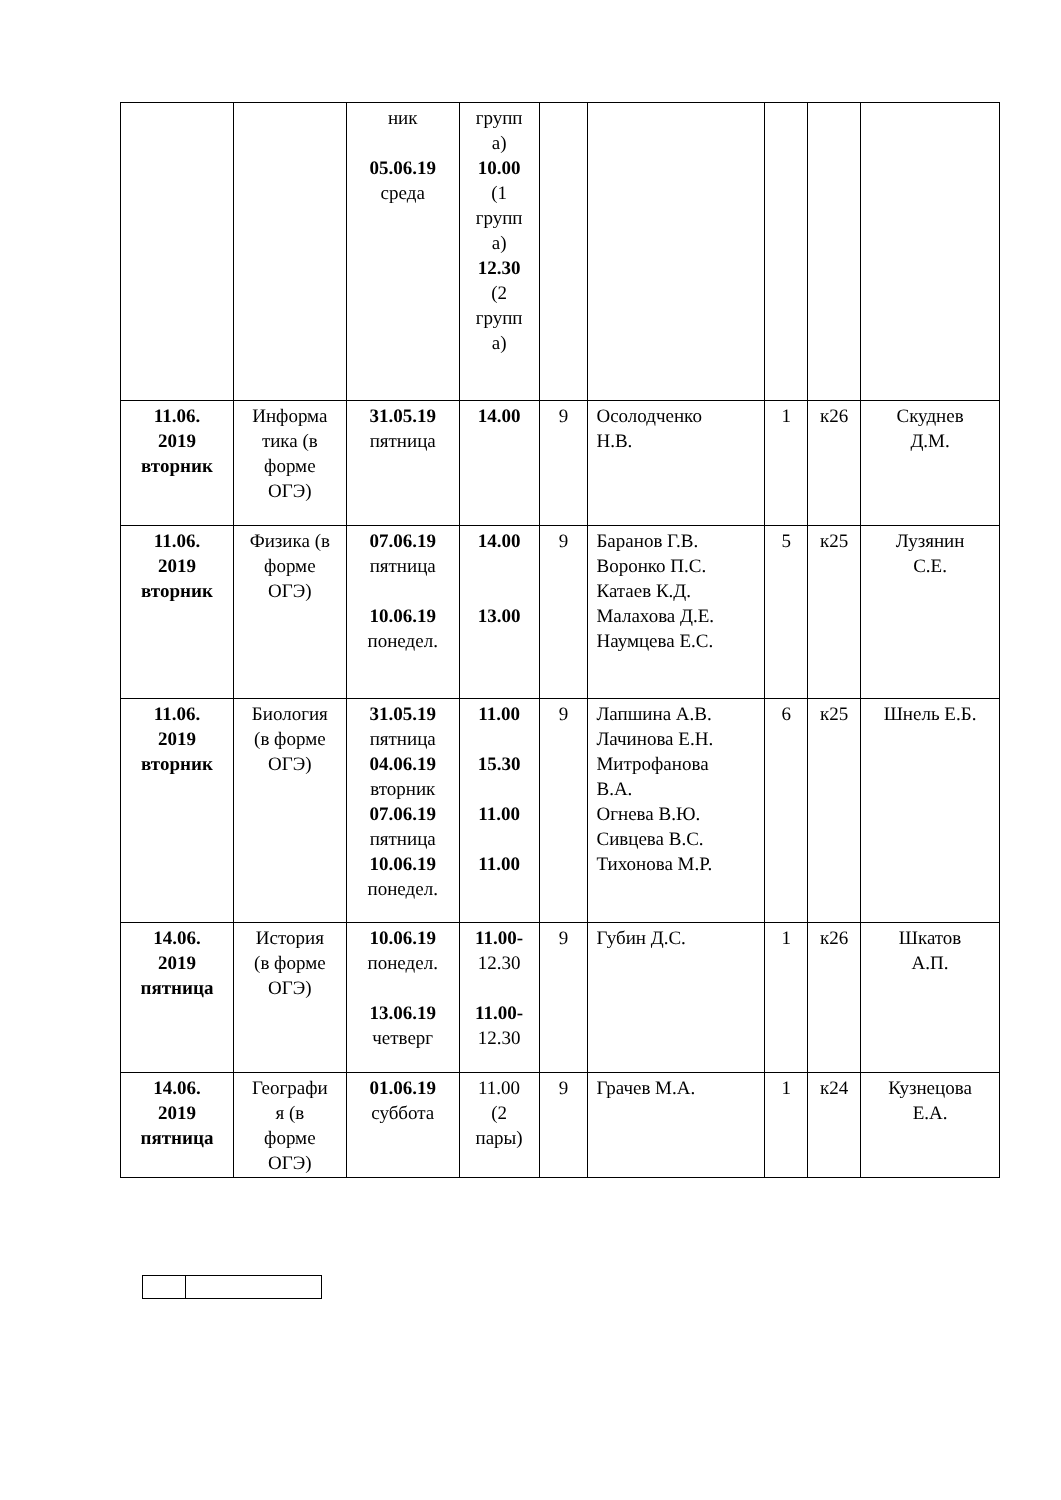| | | ник 05.06.19 среда | групп а) 10.00 (1 групп а) 12.30 (2 групп а) | | | | | |
| 11.06. 2019 вторник | Информа тика (в форме ОГЭ) | 31.05.19 пятница | 14.00 | 9 | Осолодченко Н.В. | 1 | к26 | Скуднев Д.М. |
| 11.06. 2019 вторник | Физика (в форме ОГЭ) | 07.06.19 пятница 10.06.19 понедел. | 14.00 13.00 | 9 | Баранов Г.В. Воронко П.С. Катаев К.Д. Малахова Д.Е. Наумцева Е.С. | 5 | к25 | Лузянин С.Е. |
| 11.06. 2019 вторник | Биология (в форме ОГЭ) | 31.05.19 пятница 04.06.19 вторник 07.06.19 пятница 10.06.19 понедел. | 11.00 15.30 11.00 11.00 | 9 | Лапшина А.В. Лачинова Е.Н. Митрофанова В.А. Огнева В.Ю. Сивцева В.С. Тихонова М.Р. | 6 | к25 | Шнель Е.Б. |
| 14.06. 2019 пятница | История (в форме ОГЭ) | 10.06.19 понедел. 13.06.19 четверг | 11.00- 12.30 11.00- 12.30 | 9 | Губин Д.С. | 1 | к26 | Шкатов А.П. |
| 14.06. 2019 пятница | Географи я (в форме ОГЭ) | 01.06.19 суббота | 11.00 (2 пары) | 9 | Грачев М.А. | 1 | к24 | Кузнецова Е.А. |